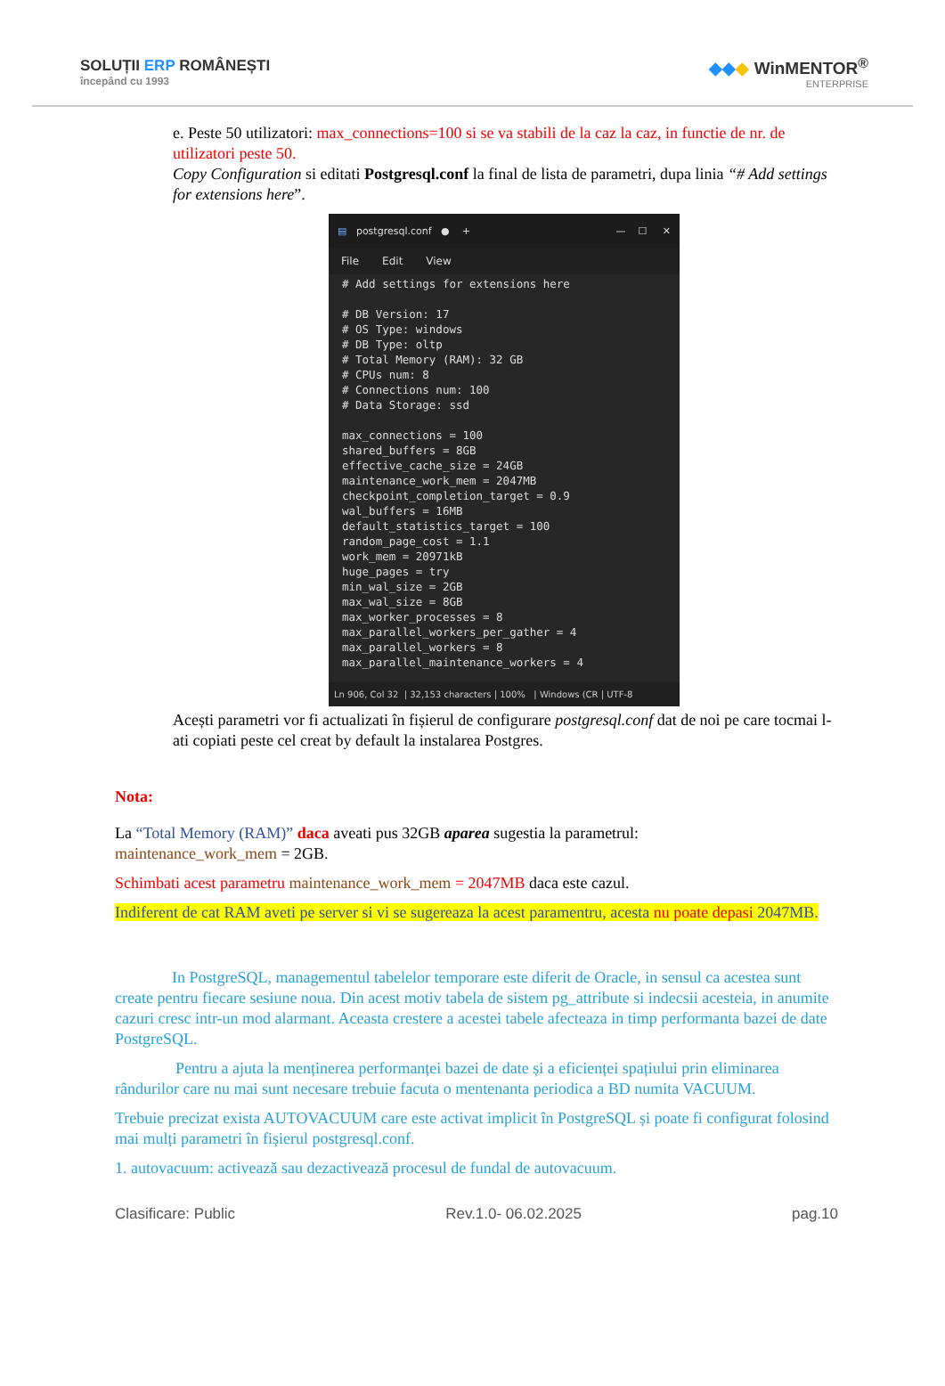SOLUȚII ERP ROMÂNEȘTI
începând cu 1993
◆◆◆ WinMENTOR<sup>®</sup>
ENTERPRISE
e. Peste 50 utilizatori: max_connections=100 si se va stabili de la caz la caz, in functie de nr. de utilizatori peste 50.
Copy Configuration si editati Postgresql.conf la final de lista de parametri, dupa linia “# Add settings for extensions here”.
▤ postgresql.conf ● + — ☐ ✕
File Edit View
# Add settings for extensions here

# DB Version: 17
# OS Type: windows
# DB Type: oltp
# Total Memory (RAM): 32 GB
# CPUs num: 8
# Connections num: 100
# Data Storage: ssd

max_connections = 100
shared_buffers = 8GB
effective_cache_size = 24GB
maintenance_work_mem = 2047MB
checkpoint_completion_target = 0.9
wal_buffers = 16MB
default_statistics_target = 100
random_page_cost = 1.1
work_mem = 20971kB
huge_pages = try
min_wal_size = 2GB
max_wal_size = 8GB
max_worker_processes = 8
max_parallel_workers_per_gather = 4
max_parallel_workers = 8
max_parallel_maintenance_workers = 4
Ln 906, Col 32 | 32,153 characters | 100% | Windows (CR | UTF-8
Acești parametri vor fi actualizati în fișierul de configurare postgresql.conf dat de noi pe care tocmai l-ati copiati peste cel creat by default la instalarea Postgres.
Nota:
La “Total Memory (RAM)” daca aveati pus 32GB aparea sugestia la parametrul:
maintenance_work_mem = 2GB.
Schimbati acest parametru maintenance_work_mem = 2047MB daca este cazul.
Indiferent de cat RAM aveti pe server si vi se sugereaza la acest paramentru, acesta nu poate depasi 2047MB.
In PostgreSQL, managementul tabelelor temporare este diferit de Oracle, in sensul ca acestea sunt create pentru fiecare sesiune noua. Din acest motiv tabela de sistem pg_attribute si indecsii acesteia, in anumite cazuri cresc intr-un mod alarmant. Aceasta crestere a acestei tabele afecteaza in timp performanta bazei de date PostgreSQL.
Pentru a ajuta la menținerea performanței bazei de date și a eficienței spațiului prin eliminarea rândurilor care nu mai sunt necesare trebuie facuta o mentenanta periodica a BD numita VACUUM.
Trebuie precizat exista AUTOVACUUM care este activat implicit în PostgreSQL și poate fi configurat folosind mai mulți parametri în fișierul postgresql.conf.
1. autovacuum: activează sau dezactivează procesul de fundal de autovacuum.
Clasificare: Public Rev.1.0- 06.02.2025 pag.10